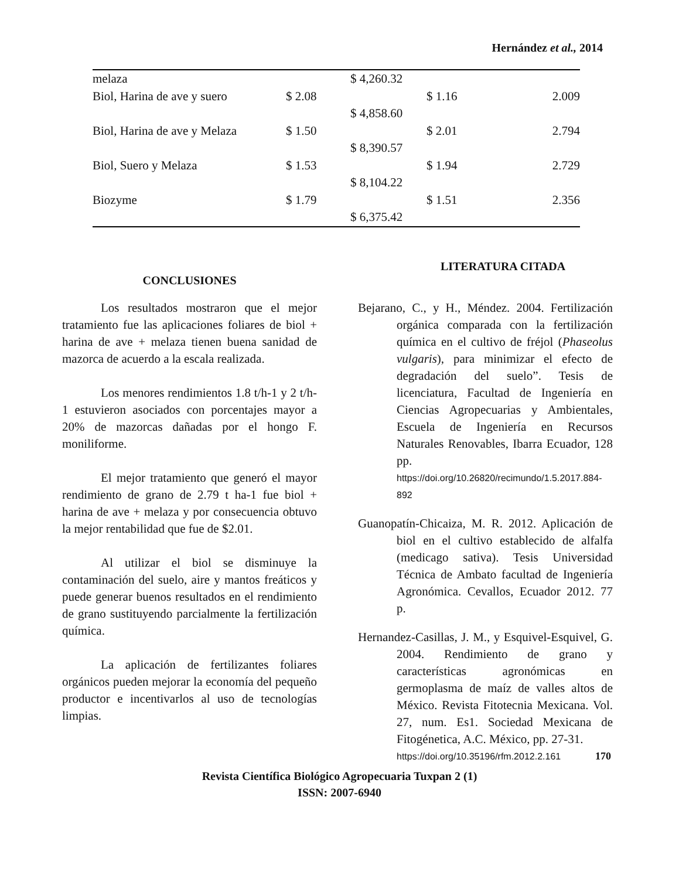Hernández et al., 2014
| melaza | | $ 4,260.32 | | |
| Biol, Harina de ave y suero | $ 2.08 | | $ 1.16 | 2.009 |
| | | $ 4,858.60 | | |
| Biol, Harina de ave y Melaza | $ 1.50 | | $ 2.01 | 2.794 |
| | | $ 8,390.57 | | |
| Biol, Suero y Melaza | $ 1.53 | | $ 1.94 | 2.729 |
| | | $ 8,104.22 | | |
| Biozyme | $ 1.79 | | $ 1.51 | 2.356 |
| | | $ 6,375.42 | | |
CONCLUSIONES
Los resultados mostraron que el mejor tratamiento fue las aplicaciones foliares de biol + harina de ave + melaza tienen buena sanidad de mazorca de acuerdo a la escala realizada.
Los menores rendimientos 1.8 t/h-1 y 2 t/h-1 estuvieron asociados con porcentajes mayor a 20% de mazorcas dañadas por el hongo F. moniliforme.
El mejor tratamiento que generó el mayor rendimiento de grano de 2.79 t ha-1 fue biol + harina de ave + melaza y por consecuencia obtuvo la mejor rentabilidad que fue de $2.01.
Al utilizar el biol se disminuye la contaminación del suelo, aire y mantos freáticos y puede generar buenos resultados en el rendimiento de grano sustituyendo parcialmente la fertilización química.
La aplicación de fertilizantes foliares orgánicos pueden mejorar la economía del pequeño productor e incentivarlos al uso de tecnologías limpias.
LITERATURA CITADA
Bejarano, C., y H., Méndez. 2004. Fertilización orgánica comparada con la fertilización química en el cultivo de fréjol (Phaseolus vulgaris), para minimizar el efecto de degradación del suelo”. Tesis de licenciatura, Facultad de Ingeniería en Ciencias Agropecuarias y Ambientales, Escuela de Ingeniería en Recursos Naturales Renovables, Ibarra Ecuador, 128 pp.
https://doi.org/10.26820/recimundo/1.5.2017.884-892
Guanopatín-Chicaiza, M. R. 2012. Aplicación de biol en el cultivo establecido de alfalfa (medicago sativa). Tesis Universidad Técnica de Ambato facultad de Ingeniería Agronómica. Cevallos, Ecuador 2012. 77 p.
Hernandez-Casillas, J. M., y Esquivel-Esquivel, G. 2004. Rendimiento de grano y características agronómicas en germoplasma de maíz de valles altos de México. Revista Fitotecnia Mexicana. Vol. 27, num. Es1. Sociedad Mexicana de Fitogénetica, A.C. México, pp. 27-31.
https://doi.org/10.35196/rfm.2012.2.161
170
Revista Científica Biológico Agropecuaria Tuxpan 2 (1)
ISSN: 2007-6940